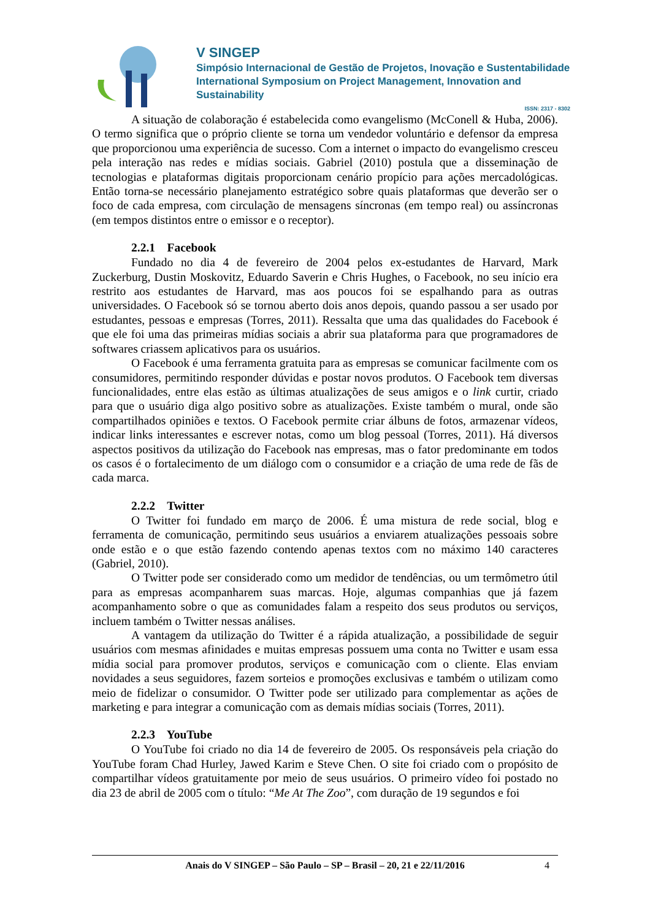V SINGEP
Simpósio Internacional de Gestão de Projetos, Inovação e Sustentabilidade
International Symposium on Project Management, Innovation and Sustainability
ISSN: 2317 - 8302
A situação de colaboração é estabelecida como evangelismo (McConell & Huba, 2006). O termo significa que o próprio cliente se torna um vendedor voluntário e defensor da empresa que proporcionou uma experiência de sucesso. Com a internet o impacto do evangelismo cresceu pela interação nas redes e mídias sociais. Gabriel (2010) postula que a disseminação de tecnologias e plataformas digitais proporcionam cenário propício para ações mercadológicas. Então torna-se necessário planejamento estratégico sobre quais plataformas que deverão ser o foco de cada empresa, com circulação de mensagens síncronas (em tempo real) ou assíncronas (em tempos distintos entre o emissor e o receptor).
2.2.1 Facebook
Fundado no dia 4 de fevereiro de 2004 pelos ex-estudantes de Harvard, Mark Zuckerburg, Dustin Moskovitz, Eduardo Saverin e Chris Hughes, o Facebook, no seu início era restrito aos estudantes de Harvard, mas aos poucos foi se espalhando para as outras universidades. O Facebook só se tornou aberto dois anos depois, quando passou a ser usado por estudantes, pessoas e empresas (Torres, 2011). Ressalta que uma das qualidades do Facebook é que ele foi uma das primeiras mídias sociais a abrir sua plataforma para que programadores de softwares criassem aplicativos para os usuários.
O Facebook é uma ferramenta gratuita para as empresas se comunicar facilmente com os consumidores, permitindo responder dúvidas e postar novos produtos. O Facebook tem diversas funcionalidades, entre elas estão as últimas atualizações de seus amigos e o link curtir, criado para que o usuário diga algo positivo sobre as atualizações. Existe também o mural, onde são compartilhados opiniões e textos. O Facebook permite criar álbuns de fotos, armazenar vídeos, indicar links interessantes e escrever notas, como um blog pessoal (Torres, 2011). Há diversos aspectos positivos da utilização do Facebook nas empresas, mas o fator predominante em todos os casos é o fortalecimento de um diálogo com o consumidor e a criação de uma rede de fãs de cada marca.
2.2.2 Twitter
O Twitter foi fundado em março de 2006. É uma mistura de rede social, blog e ferramenta de comunicação, permitindo seus usuários a enviarem atualizações pessoais sobre onde estão e o que estão fazendo contendo apenas textos com no máximo 140 caracteres (Gabriel, 2010).
O Twitter pode ser considerado como um medidor de tendências, ou um termômetro útil para as empresas acompanharem suas marcas. Hoje, algumas companhias que já fazem acompanhamento sobre o que as comunidades falam a respeito dos seus produtos ou serviços, incluem também o Twitter nessas análises.
A vantagem da utilização do Twitter é a rápida atualização, a possibilidade de seguir usuários com mesmas afinidades e muitas empresas possuem uma conta no Twitter e usam essa mídia social para promover produtos, serviços e comunicação com o cliente. Elas enviam novidades a seus seguidores, fazem sorteios e promoções exclusivas e também o utilizam como meio de fidelizar o consumidor. O Twitter pode ser utilizado para complementar as ações de marketing e para integrar a comunicação com as demais mídias sociais (Torres, 2011).
2.2.3 YouTube
O YouTube foi criado no dia 14 de fevereiro de 2005. Os responsáveis pela criação do YouTube foram Chad Hurley, Jawed Karim e Steve Chen. O site foi criado com o propósito de compartilhar vídeos gratuitamente por meio de seus usuários. O primeiro vídeo foi postado no dia 23 de abril de 2005 com o título: “Me At The Zoo”, com duração de 19 segundos e foi
Anais do V SINGEP – São Paulo – SP – Brasil – 20, 21 e 22/11/2016 4